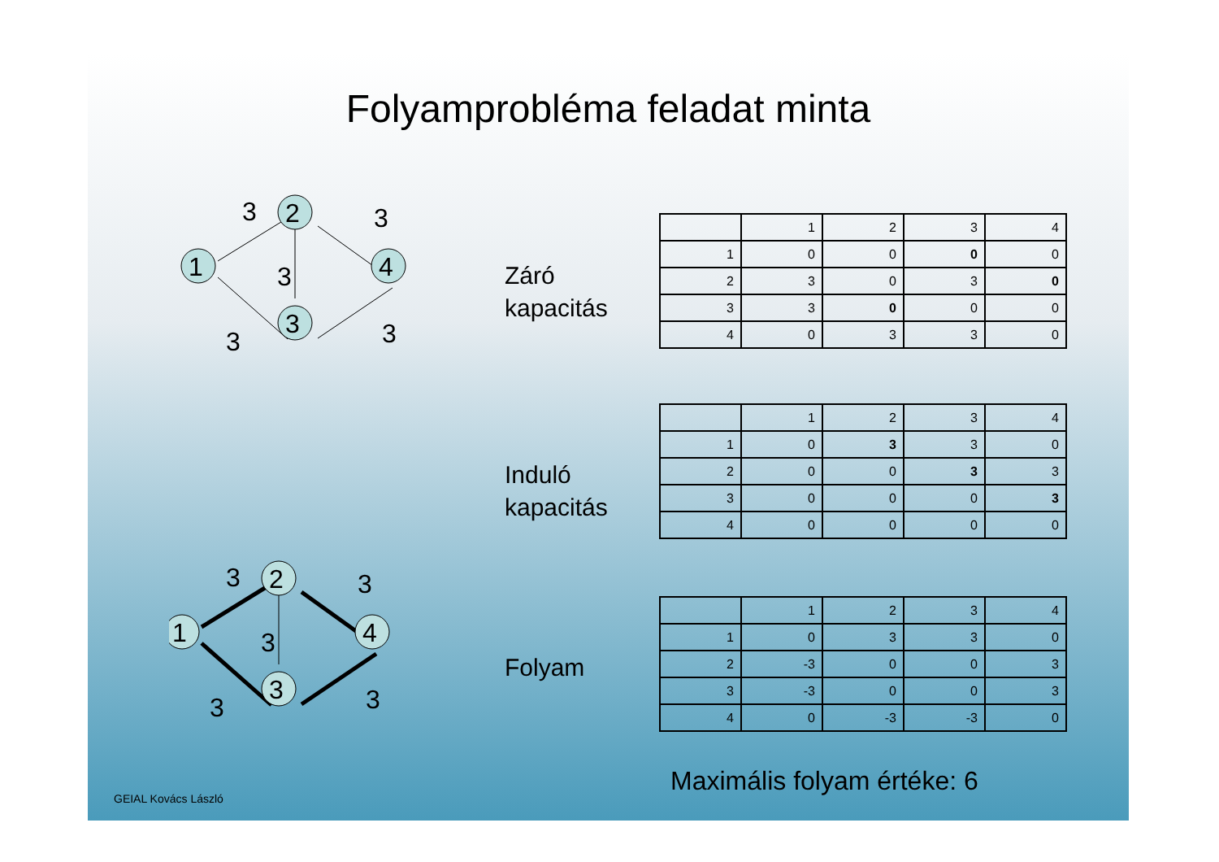Folyamprobléma feladat minta
1
2
3
4
3
3
3
3
3
Záró
kapacitás
| | 1 | 2 | 3 | 4 |
| 1 | 0 | 0 | 0 | 0 |
| 2 | 3 | 0 | 3 | 0 |
| 3 | 3 | 0 | 0 | 0 |
| 4 | 0 | 3 | 3 | 0 |
Induló
kapacitás
| | 1 | 2 | 3 | 4 |
| 1 | 0 | 3 | 3 | 0 |
| 2 | 0 | 0 | 3 | 3 |
| 3 | 0 | 0 | 0 | 3 |
| 4 | 0 | 0 | 0 | 0 |
1
2
3
4
3
3
3
3
3
Folyam
| | 1 | 2 | 3 | 4 |
| 1 | 0 | 3 | 3 | 0 |
| 2 | -3 | 0 | 0 | 3 |
| 3 | -3 | 0 | 0 | 3 |
| 4 | 0 | -3 | -3 | 0 |
Maximális folyam értéke: 6
GEIAL Kovács László